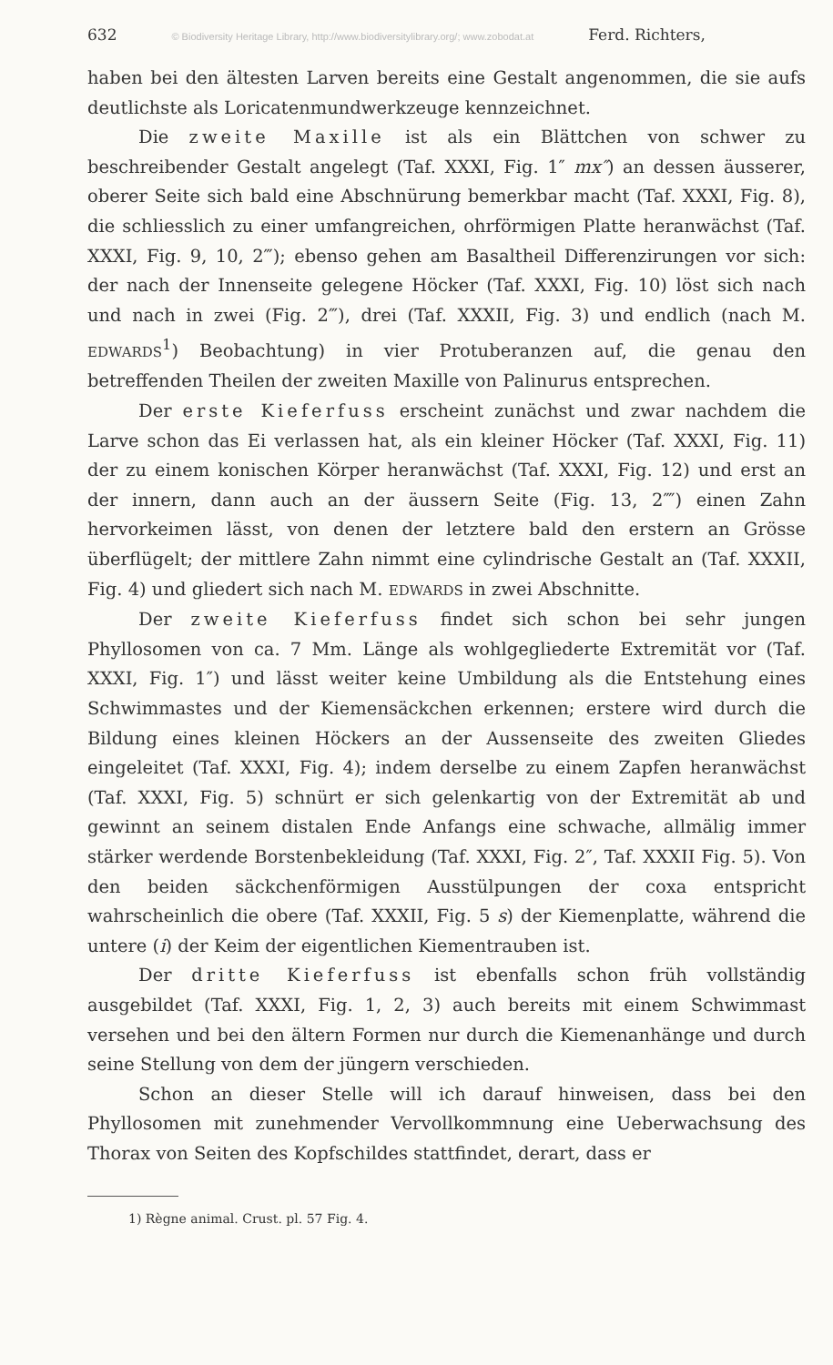632 © Biodiversity Heritage Library, http://www.biodiversitylibrary.org/; www.zobodat.at Ferd. Richters,
haben bei den ältesten Larven bereits eine Gestalt angenommen, die sie aufs deutlichste als Loricatenmundwerkzeuge kennzeichnet.
Die zweite Maxille ist als ein Blättchen von schwer zu beschreibender Gestalt angelegt (Taf. XXXI, Fig. 1″ mx″) an dessen äusserer, oberer Seite sich bald eine Abschnürung bemerkbar macht (Taf. XXXI, Fig. 8), die schliesslich zu einer umfangreichen, ohrförmigen Platte heranwächst (Taf. XXXI, Fig. 9, 10, 2‴); ebenso gehen am Basaltheil Differenzirungen vor sich: der nach der Innenseite gelegene Höcker (Taf. XXXI, Fig. 10) löst sich nach und nach in zwei (Fig. 2‴), drei (Taf. XXXII, Fig. 3) und endlich (nach M. EDWARDS<sup>1</sup>) Beobachtung) in vier Protuberanzen auf, die genau den betreffenden Theilen der zweiten Maxille von Palinurus entsprechen.
Der erste Kieferfuss erscheint zunächst und zwar nachdem die Larve schon das Ei verlassen hat, als ein kleiner Höcker (Taf. XXXI, Fig. 11) der zu einem konischen Körper heranwächst (Taf. XXXI, Fig. 12) und erst an der innern, dann auch an der äussern Seite (Fig. 13, 2⁗) einen Zahn hervorkeimen lässt, von denen der letztere bald den erstern an Grösse überflügelt; der mittlere Zahn nimmt eine cylindrische Gestalt an (Taf. XXXII, Fig. 4) und gliedert sich nach M. EDWARDS in zwei Abschnitte.
Der zweite Kieferfuss findet sich schon bei sehr jungen Phyllosomen von ca. 7 Mm. Länge als wohlgegliederte Extremität vor (Taf. XXXI, Fig. 1″) und lässt weiter keine Umbildung als die Entstehung eines Schwimmastes und der Kiemensäckchen erkennen; erstere wird durch die Bildung eines kleinen Höckers an der Aussenseite des zweiten Gliedes eingeleitet (Taf. XXXI, Fig. 4); indem derselbe zu einem Zapfen heranwächst (Taf. XXXI, Fig. 5) schnürt er sich gelenkartig von der Extremität ab und gewinnt an seinem distalen Ende Anfangs eine schwache, allmälig immer stärker werdende Borstenbekleidung (Taf. XXXI, Fig. 2″, Taf. XXXII Fig. 5). Von den beiden säckchenförmigen Ausstülpungen der coxa entspricht wahrscheinlich die obere (Taf. XXXII, Fig. 5 s) der Kiemenplatte, während die untere (i) der Keim der eigentlichen Kiementrauben ist.
Der dritte Kieferfuss ist ebenfalls schon früh vollständig ausgebildet (Taf. XXXI, Fig. 1, 2, 3) auch bereits mit einem Schwimmast versehen und bei den ältern Formen nur durch die Kiemenanhänge und durch seine Stellung von dem der jüngern verschieden.
Schon an dieser Stelle will ich darauf hinweisen, dass bei den Phyllosomen mit zunehmender Vervollkommnung eine Ueberwachsung des Thorax von Seiten des Kopfschildes stattfindet, derart, dass er
1) Règne animal. Crust. pl. 57 Fig. 4.